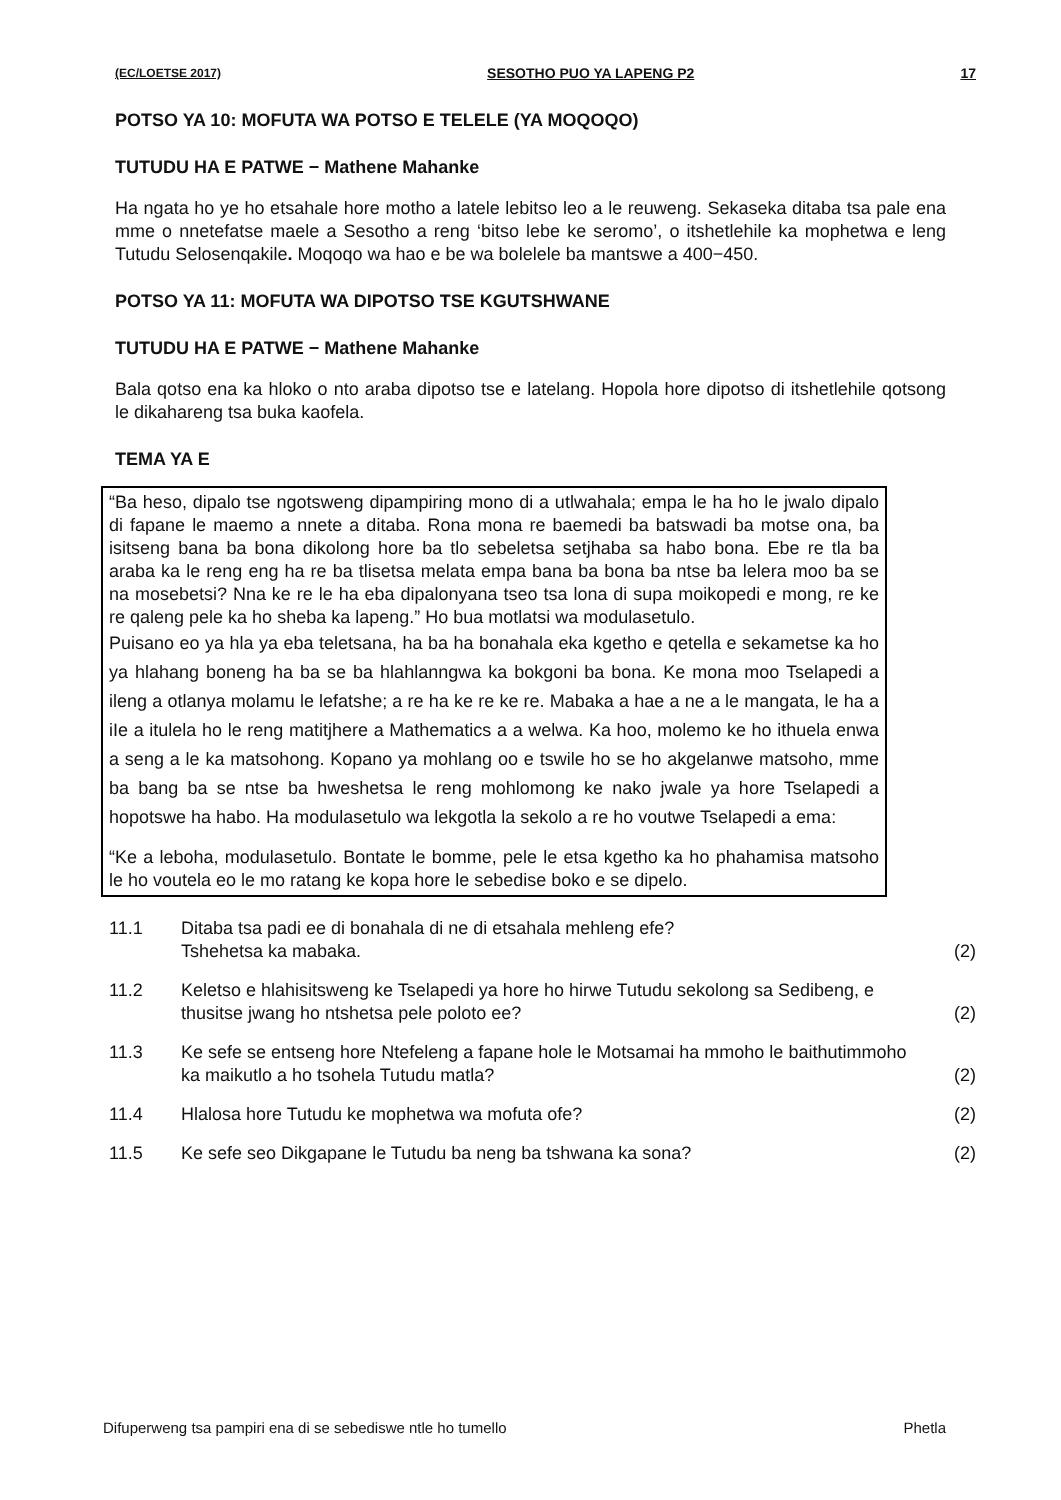(EC/LOETSE 2017) SESOTHO PUO YA LAPENG P2 17
POTSO YA 10: MOFUTA WA POTSO E TELELE (YA MOQOQO)
TUTUDU HA E PATWE − Mathene Mahanke
Ha ngata ho ye ho etsahale hore motho a latele lebitso leo a le reuweng. Sekaseka ditaba tsa pale ena mme o nnetefatse maele a Sesotho a reng ‘bitso lebe ke seromo’, o itshetlehile ka mophetwa e leng Tutudu Selosenqakile. Moqoqo wa hao e be wa bolelele ba mantswe a 400−450.
POTSO YA 11: MOFUTA WA DIPOTSO TSE KGUTSHWANE
TUTUDU HA E PATWE − Mathene Mahanke
Bala qotso ena ka hloko o nto araba dipotso tse e latelang. Hopola hore dipotso di itshetlehile qotsong le dikahareng tsa buka kaofela.
TEMA YA E
“Ba heso, dipalo tse ngotsweng dipampiring mono di a utlwahala; empa le ha ho le jwalo dipalo di fapane le maemo a nnete a ditaba. Rona mona re baemedi ba batswadi ba motse ona, ba isitseng bana ba bona dikolong hore ba tlo sebeletsa setjhaba sa habo bona. Ebe re tla ba araba ka le reng eng ha re ba tlisetsa melata empa bana ba bona ba ntse ba lelera moo ba se na mosebetsi? Nna ke re le ha eba dipalonyana tseo tsa lona di supa moikopedi e mong, re ke re qaleng pele ka ho sheba ka lapeng.” Ho bua motlatsi wa modulasetulo.
Puisano eo ya hla ya eba teletsana, ha ba ha bonahala eka kgetho e qetella e sekametse ka ho ya hlahang boneng ha ba se ba hlahlanngwa ka bokgoni ba bona. Ke mona moo Tselapedi a ileng a otlanya molamu le lefatshe; a re ha ke re ke re. Mabaka a hae a ne a le mangata, le ha a iIe a itulela ho le reng matitjhere a Mathematics a a welwa. Ka hoo, molemo ke ho ithuela enwa a seng a le ka matsohong. Kopano ya mohlang oo e tswile ho se ho akgelanwe matsoho, mme ba bang ba se ntse ba hweshetsa le reng mohlomong ke nako jwale ya hore Tselapedi a hopotswe ha habo. Ha modulasetulo wa lekgotla la sekolo a re ho voutwe Tselapedi a ema:
“Ke a leboha, modulasetulo. Bontate le bomme, pele le etsa kgetho ka ho phahamisa matsoho le ho voutela eo le mo ratang ke kopa hore le sebedise boko e se dipelo.
11.1 Ditaba tsa padi ee di bonahala di ne di etsahala mehleng efe?
Tshehetsa ka mabaka. (2)
11.2 Keletso e hlahisitsweng ke Tselapedi ya hore ho hirwe Tutudu sekolong sa Sedibeng, e thusitse jwang ho ntshetsa pele poloto ee? (2)
11.3 Ke sefe se entseng hore Ntefeleng a fapane hole le Motsamai ha mmoho le baithutimmoho ka maikutlo a ho tsohela Tutudu matla? (2)
11.4 Hlalosa hore Tutudu ke mophetwa wa mofuta ofe? (2)
11.5 Ke sefe seo Dikgapane le Tutudu ba neng ba tshwana ka sona? (2)
Difuperweng tsa pampiri ena di se sebediswe ntle ho tumello Phetla